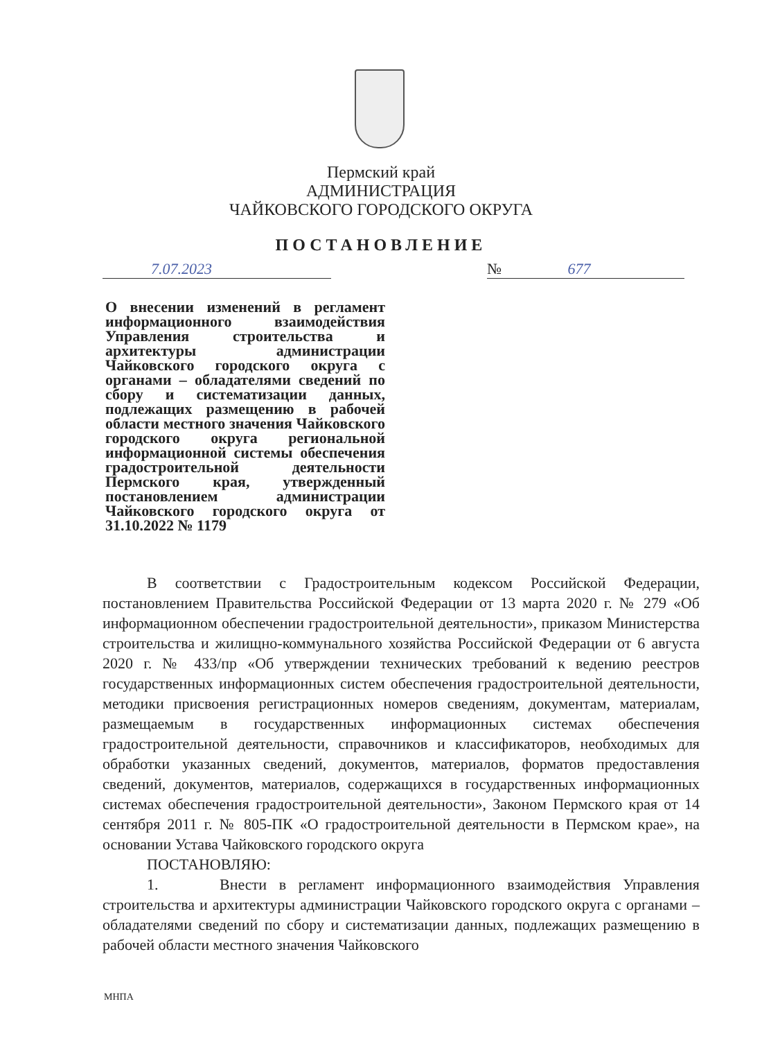Пермский край
АДМИНИСТРАЦИЯ
ЧАЙКОВСКОГО ГОРОДСКОГО ОКРУГА
ПОСТАНОВЛЕНИЕ
7.07.2023 № 677
О внесении изменений в регламент информационного взаимодействия Управления строительства и архитектуры администрации Чайковского городского округа с органами – обладателями сведений по сбору и систематизации данных, подлежащих размещению в рабочей области местного значения Чайковского городского округа региональной информационной системы обеспечения градостроительной деятельности Пермского края, утвержденный постановлением администрации Чайковского городского округа от 31.10.2022 № 1179
В соответствии с Градостроительным кодексом Российской Федерации, постановлением Правительства Российской Федерации от 13 марта 2020 г. № 279 «Об информационном обеспечении градостроительной деятельности», приказом Министерства строительства и жилищно-коммунального хозяйства Российской Федерации от 6 августа 2020 г. № 433/пр «Об утверждении технических требований к ведению реестров государственных информационных систем обеспечения градостроительной деятельности, методики присвоения регистрационных номеров сведениям, документам, материалам, размещаемым в государственных информационных системах обеспечения градостроительной деятельности, справочников и классификаторов, необходимых для обработки указанных сведений, документов, материалов, форматов предоставления сведений, документов, материалов, содержащихся в государственных информационных системах обеспечения градостроительной деятельности», Законом Пермского края от 14 сентября 2011 г. № 805-ПК «О градостроительной деятельности в Пермском крае», на основании Устава Чайковского городского округа
ПОСТАНОВЛЯЮ:
1. Внести в регламент информационного взаимодействия Управления строительства и архитектуры администрации Чайковского городского округа с органами – обладателями сведений по сбору и систематизации данных, подлежащих размещению в рабочей области местного значения Чайковского
МНПА